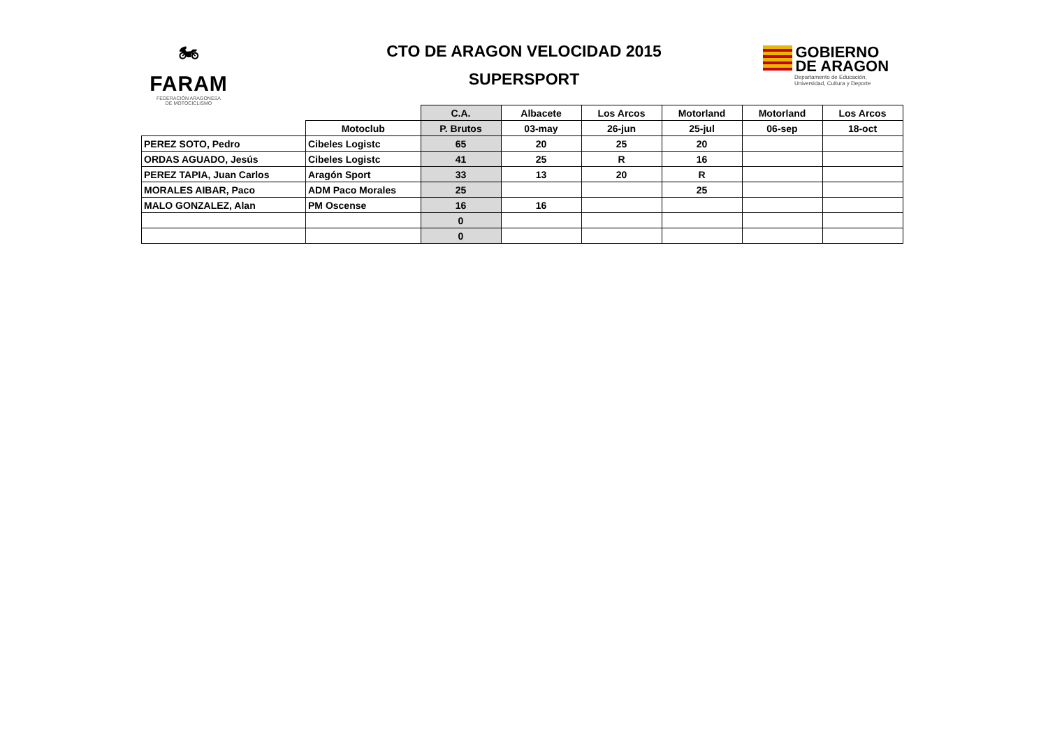🏍
FARAM
FEDERACIÓN ARAGONESA
DE MOTOCICLISMO
CTO DE ARAGON VELOCIDAD 2015
SUPERSPORT
GOBIERNO
DE ARAGON
Departamento de Educación,
Universidad, Cultura y Deporte
| | | C.A. | Albacete | Los Arcos | Motorland | Motorland | Los Arcos |
| | Motoclub | P. Brutos | 03-may | 26-jun | 25-jul | 06-sep | 18-oct |
| PEREZ SOTO, Pedro | Cibeles Logistc | 65 | 20 | 25 | 20 | | |
| ORDAS AGUADO, Jesús | Cibeles Logistc | 41 | 25 | R | 16 | | |
| PEREZ TAPIA, Juan Carlos | Aragón Sport | 33 | 13 | 20 | R | | |
| MORALES AIBAR, Paco | ADM Paco Morales | 25 | | | 25 | | |
| MALO GONZALEZ, Alan | PM Oscense | 16 | 16 | | | | |
| | | 0 | | | | | |
| | | 0 | | | | | |